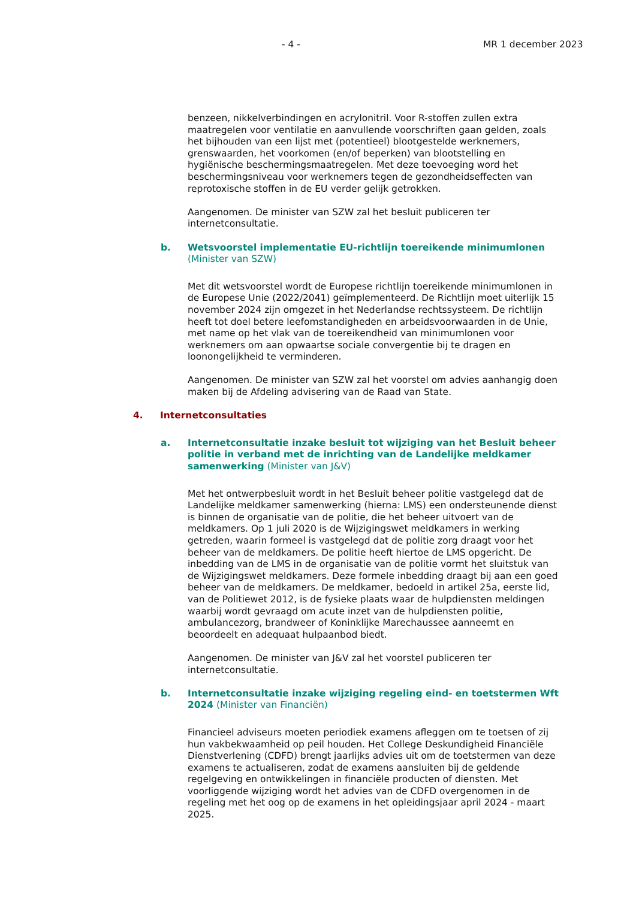- 4 - MR 1 december 2023
benzeen, nikkelverbindingen en acrylonitril. Voor R-stoffen zullen extra maatregelen voor ventilatie en aanvullende voorschriften gaan gelden, zoals het bijhouden van een lijst met (potentieel) blootgestelde werknemers, grenswaarden, het voorkomen (en/of beperken) van blootstelling en hygiënische beschermingsmaatregelen. Met deze toevoeging word het beschermingsniveau voor werknemers tegen de gezondheidseffecten van reprotoxische stoffen in de EU verder gelijk getrokken.
Aangenomen. De minister van SZW zal het besluit publiceren ter internetconsultatie.
b. Wetsvoorstel implementatie EU-richtlijn toereikende minimumlonen (Minister van SZW)
Met dit wetsvoorstel wordt de Europese richtlijn toereikende minimumlonen in de Europese Unie (2022/2041) geïmplementeerd. De Richtlijn moet uiterlijk 15 november 2024 zijn omgezet in het Nederlandse rechtssysteem. De richtlijn heeft tot doel betere leefomstandigheden en arbeidsvoorwaarden in de Unie, met name op het vlak van de toereikendheid van minimumlonen voor werknemers om aan opwaartse sociale convergentie bij te dragen en loonongelijkheid te verminderen.
Aangenomen. De minister van SZW zal het voorstel om advies aanhangig doen maken bij de Afdeling advisering van de Raad van State.
4. Internetconsultaties
a. Internetconsultatie inzake besluit tot wijziging van het Besluit beheer politie in verband met de inrichting van de Landelijke meldkamer samenwerking (Minister van J&V)
Met het ontwerpbesluit wordt in het Besluit beheer politie vastgelegd dat de Landelijke meldkamer samenwerking (hierna: LMS) een ondersteunende dienst is binnen de organisatie van de politie, die het beheer uitvoert van de meldkamers. Op 1 juli 2020 is de Wijzigingswet meldkamers in werking getreden, waarin formeel is vastgelegd dat de politie zorg draagt voor het beheer van de meldkamers. De politie heeft hiertoe de LMS opgericht. De inbedding van de LMS in de organisatie van de politie vormt het sluitstuk van de Wijzigingswet meldkamers. Deze formele inbedding draagt bij aan een goed beheer van de meldkamers. De meldkamer, bedoeld in artikel 25a, eerste lid, van de Politiewet 2012, is de fysieke plaats waar de hulpdiensten meldingen waarbij wordt gevraagd om acute inzet van de hulpdiensten politie, ambulancezorg, brandweer of Koninklijke Marechaussee aanneemt en beoordeelt en adequaat hulpaanbod biedt.
Aangenomen. De minister van J&V zal het voorstel publiceren ter internetconsultatie.
b. Internetconsultatie inzake wijziging regeling eind- en toetstermen Wft 2024 (Minister van Financiën)
Financieel adviseurs moeten periodiek examens afleggen om te toetsen of zij hun vakbekwaamheid op peil houden. Het College Deskundigheid Financiële Dienstverlening (CDFD) brengt jaarlijks advies uit om de toetstermen van deze examens te actualiseren, zodat de examens aansluiten bij de geldende regelgeving en ontwikkelingen in financiële producten of diensten. Met voorliggende wijziging wordt het advies van de CDFD overgenomen in de regeling met het oog op de examens in het opleidingsjaar april 2024 - maart 2025.